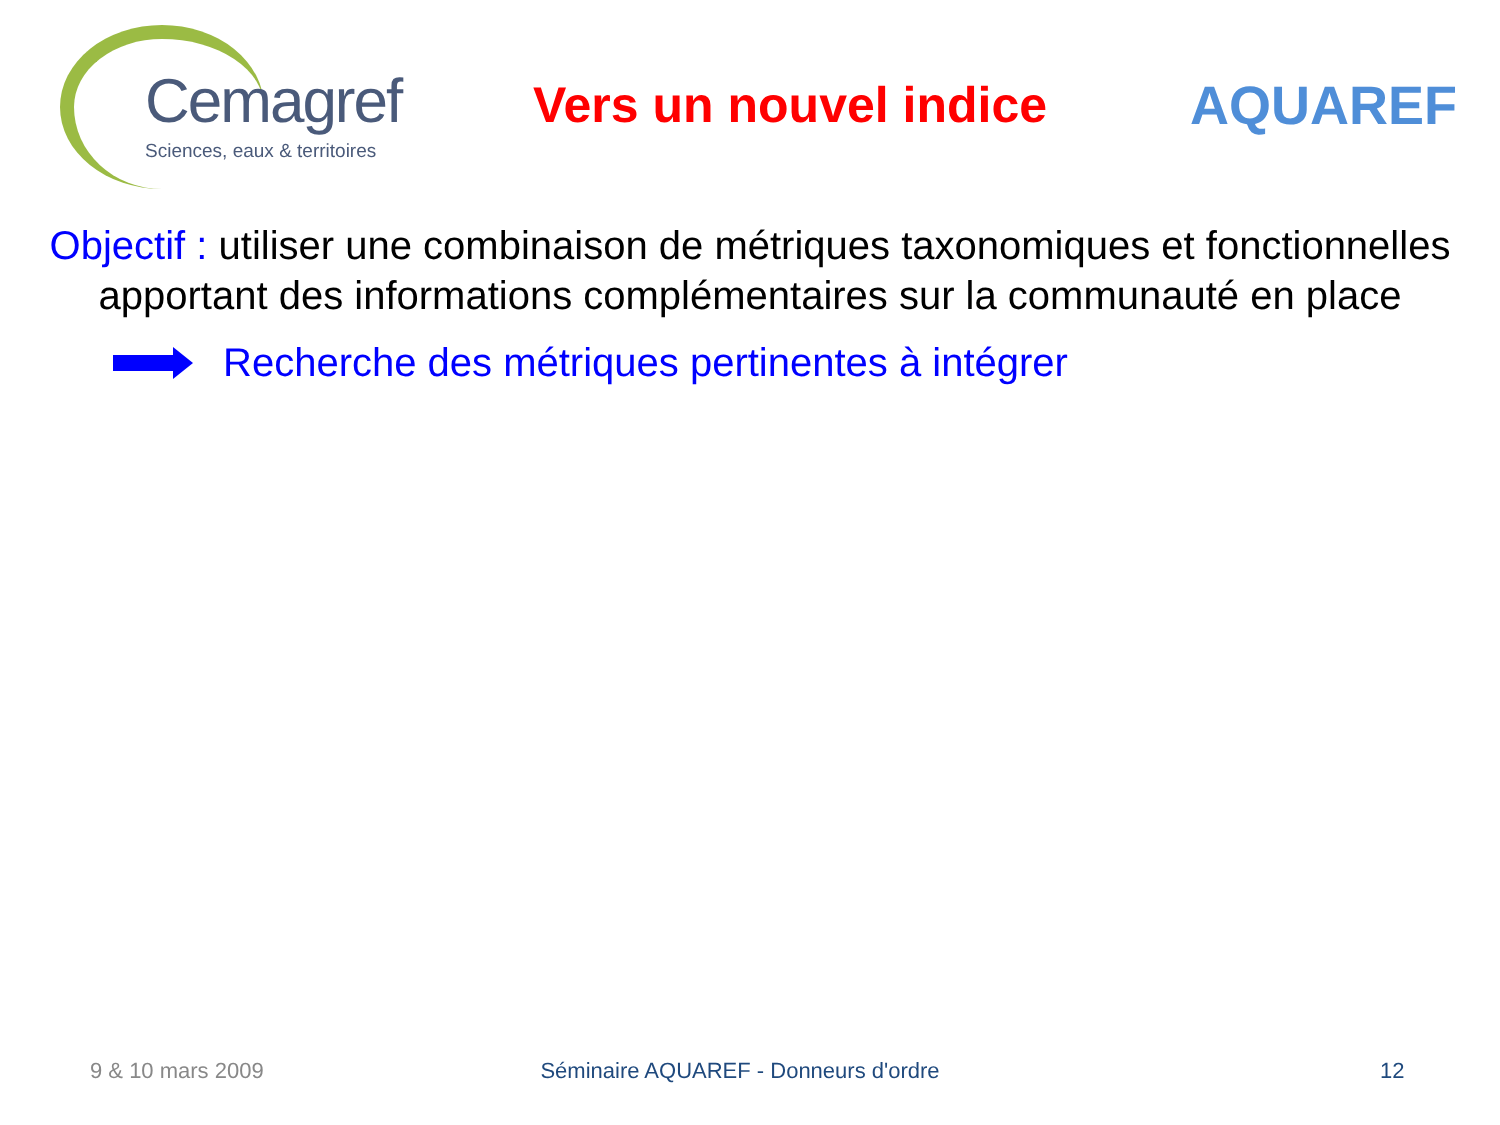Cemagref
Sciences, eaux & territoires
Vers un nouvel indice AQUAREF
Objectif : utiliser une combinaison de métriques taxonomiques et fonctionnelles apportant des informations complémentaires sur la communauté en place
Recherche des métriques pertinentes à intégrer
9 & 10 mars 2009 Séminaire AQUAREF - Donneurs d'ordre
12